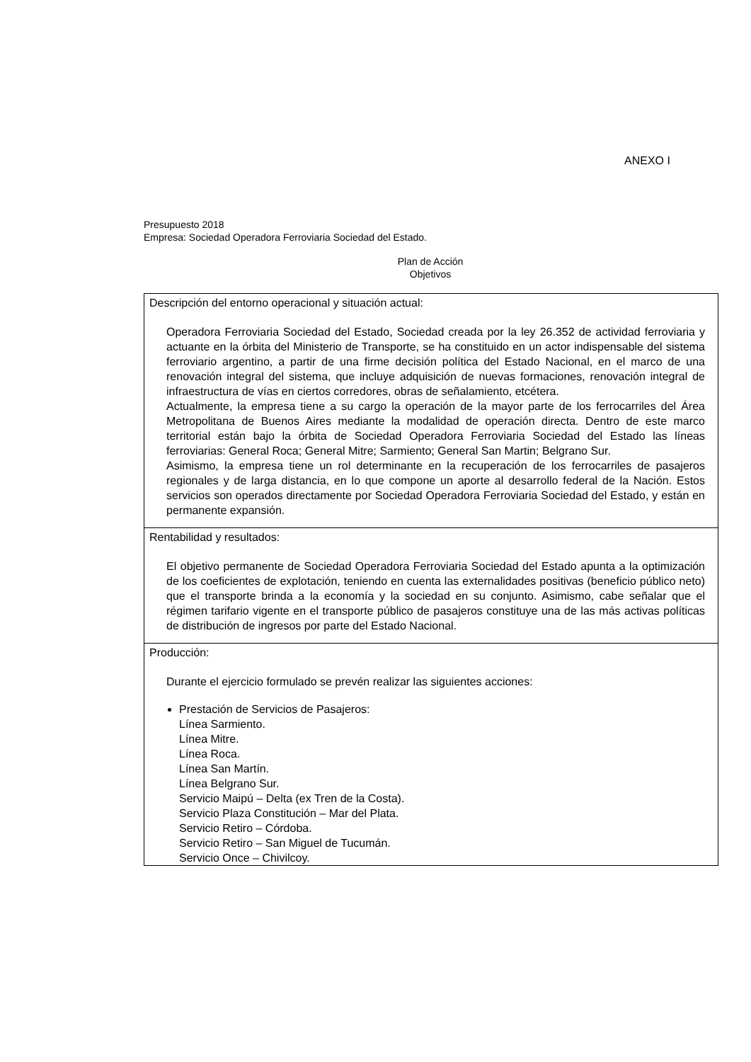ANEXO I
Presupuesto 2018
Empresa: Sociedad Operadora Ferroviaria Sociedad del Estado.
Plan de Acción
Objetivos
| Descripción del entorno operacional y situación actual: Operadora Ferroviaria Sociedad del Estado, Sociedad creada por la ley 26.352 de actividad ferroviaria y actuante en la órbita del Ministerio de Transporte, se ha constituido en un actor indispensable del sistema ferroviario argentino, a partir de una firme decisión política del Estado Nacional, en el marco de una renovación integral del sistema, que incluye adquisición de nuevas formaciones, renovación integral de infraestructura de vías en ciertos corredores, obras de señalamiento, etcétera. Actualmente, la empresa tiene a su cargo la operación de la mayor parte de los ferrocarriles del Área Metropolitana de Buenos Aires mediante la modalidad de operación directa. Dentro de este marco territorial están bajo la órbita de Sociedad Operadora Ferroviaria Sociedad del Estado las líneas ferroviarias: General Roca; General Mitre; Sarmiento; General San Martin; Belgrano Sur. Asimismo, la empresa tiene un rol determinante en la recuperación de los ferrocarriles de pasajeros regionales y de larga distancia, en lo que compone un aporte al desarrollo federal de la Nación. Estos servicios son operados directamente por Sociedad Operadora Ferroviaria Sociedad del Estado, y están en permanente expansión. |
| Rentabilidad y resultados: El objetivo permanente de Sociedad Operadora Ferroviaria Sociedad del Estado apunta a la optimización de los coeficientes de explotación, teniendo en cuenta las externalidades positivas (beneficio público neto) que el transporte brinda a la economía y la sociedad en su conjunto. Asimismo, cabe señalar que el régimen tarifario vigente en el transporte público de pasajeros constituye una de las más activas políticas de distribución de ingresos por parte del Estado Nacional. |
| Producción: Durante el ejercicio formulado se prevén realizar las siguientes acciones: Prestación de Servicios de Pasajeros: Línea Sarmiento. Línea Mitre. Línea Roca. Línea San Martín. Línea Belgrano Sur. Servicio Maipú – Delta (ex Tren de la Costa). Servicio Plaza Constitución – Mar del Plata. Servicio Retiro – Córdoba. Servicio Retiro – San Miguel de Tucumán. Servicio Once – Chivilcoy. |